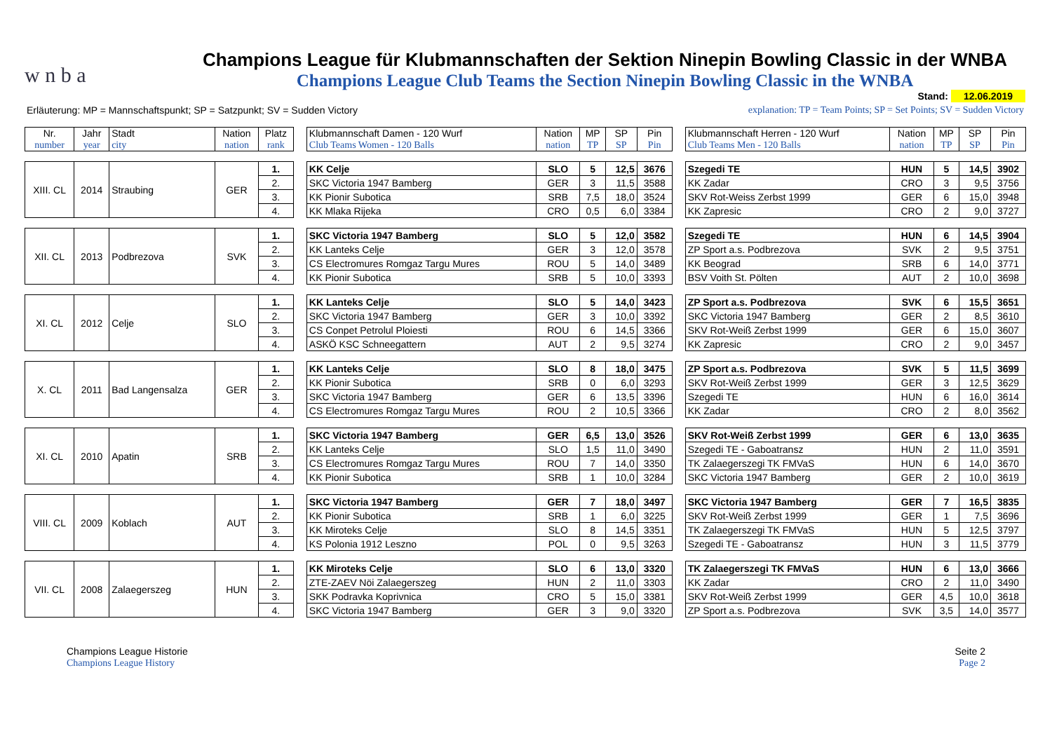w n b a
Champions League für Klubmannschaften der Sektion Ninepin Bowling Classic in der WNBA
Champions League Club Teams the Section Ninepin Bowling Classic in the WNBA
Stand: 12.06.2019
Erläuterung: MP = Mannschaftspunkt; SP = Satzpunkt; SV = Sudden Victory
explanation: TP = Team Points; SP = Set Points; SV = Sudden Victory
| Nr. number | Jahr year | Stadt city | Nation nation | Platz rank | | Klubmannschaft Damen - 120 Wurf Club Teams Women - 120 Balls | Nation nation | MP TP | SP SP | Pin Pin | | Klubmannschaft Herren - 120 Wurf Club Teams Men - 120 Balls | Nation nation | MP TP | SP SP | Pin Pin |
| XIII. CL | 2014 | Straubing | GER | 1. | | KK Celje | SLO | 5 | 12,5 | 3676 | | Szegedi TE | HUN | 5 | 14,5 | 3902 |
| | | | | 2. | | SKC Victoria 1947 Bamberg | GER | 3 | 11,5 | 3588 | | KK Zadar | CRO | 3 | 9,5 | 3756 |
| | | | | 3. | | KK Pionir Subotica | SRB | 7,5 | 18,0 | 3524 | | SKV Rot-Weiss Zerbst 1999 | GER | 6 | 15,0 | 3948 |
| | | | | 4. | | KK Mlaka Rijeka | CRO | 0,5 | 6,0 | 3384 | | KK Zapresic | CRO | 2 | 9,0 | 3727 |
| XII. CL | 2013 | Podbrezova | SVK | 1. | | SKC Victoria 1947 Bamberg | SLO | 5 | 12,0 | 3582 | | Szegedi TE | HUN | 6 | 14,5 | 3904 |
| | | | | 2. | | KK Lanteks Celje | GER | 3 | 12,0 | 3578 | | ZP Sport a.s. Podbrezova | SVK | 2 | 9,5 | 3751 |
| | | | | 3. | | CS Electromures Romgaz Targu Mures | ROU | 5 | 14,0 | 3489 | | KK Beograd | SRB | 6 | 14,0 | 3771 |
| | | | | 4. | | KK Pionir Subotica | SRB | 5 | 10,0 | 3393 | | BSV Voith St. Pölten | AUT | 2 | 10,0 | 3698 |
| XI. CL | 2012 | Celje | SLO | 1. | | KK Lanteks Celje | SLO | 5 | 14,0 | 3423 | | ZP Sport a.s. Podbrezova | SVK | 6 | 15,5 | 3651 |
| | | | | 2. | | SKC Victoria 1947 Bamberg | GER | 3 | 10,0 | 3392 | | SKC Victoria 1947 Bamberg | GER | 2 | 8,5 | 3610 |
| | | | | 3. | | CS Conpet Petrolul Ploiesti | ROU | 6 | 14,5 | 3366 | | SKV Rot-Weiß Zerbst 1999 | GER | 6 | 15,0 | 3607 |
| | | | | 4. | | ASKÖ KSC Schneegattern | AUT | 2 | 9,5 | 3274 | | KK Zapresic | CRO | 2 | 9,0 | 3457 |
| X. CL | 2011 | Bad Langensalza | GER | 1. | | KK Lanteks Celje | SLO | 8 | 18,0 | 3475 | | ZP Sport a.s. Podbrezova | SVK | 5 | 11,5 | 3699 |
| | | | | 2. | | KK Pionir Subotica | SRB | 0 | 6,0 | 3293 | | SKV Rot-Weiß Zerbst 1999 | GER | 3 | 12,5 | 3629 |
| | | | | 3. | | SKC Victoria 1947 Bamberg | GER | 6 | 13,5 | 3396 | | Szegedi TE | HUN | 6 | 16,0 | 3614 |
| | | | | 4. | | CS Electromures Romgaz Targu Mures | ROU | 2 | 10,5 | 3366 | | KK Zadar | CRO | 2 | 8,0 | 3562 |
| XI. CL | 2010 | Apatin | SRB | 1. | | SKC Victoria 1947 Bamberg | GER | 6,5 | 13,0 | 3526 | | SKV Rot-Weiß Zerbst 1999 | GER | 6 | 13,0 | 3635 |
| | | | | 2. | | KK Lanteks Celje | SLO | 1,5 | 11,0 | 3490 | | Szegedi TE - Gaboatransz | HUN | 2 | 11,0 | 3591 |
| | | | | 3. | | CS Electromures Romgaz Targu Mures | ROU | 7 | 14,0 | 3350 | | TK Zalaegerszegi TK FMVaS | HUN | 6 | 14,0 | 3670 |
| | | | | 4. | | KK Pionir Subotica | SRB | 1 | 10,0 | 3284 | | SKC Victoria 1947 Bamberg | GER | 2 | 10,0 | 3619 |
| VIII. CL | 2009 | Koblach | AUT | 1. | | SKC Victoria 1947 Bamberg | GER | 7 | 18,0 | 3497 | | SKC Victoria 1947 Bamberg | GER | 7 | 16,5 | 3835 |
| | | | | 2. | | KK Pionir Subotica | SRB | 1 | 6,0 | 3225 | | SKV Rot-Weiß Zerbst 1999 | GER | 1 | 7,5 | 3696 |
| | | | | 3. | | KK Miroteks Celje | SLO | 8 | 14,5 | 3351 | | TK Zalaegerszegi TK FMVaS | HUN | 5 | 12,5 | 3797 |
| | | | | 4. | | KS Polonia 1912 Leszno | POL | 0 | 9,5 | 3263 | | Szegedi TE - Gaboatransz | HUN | 3 | 11,5 | 3779 |
| VII. CL | 2008 | Zalaegerszeg | HUN | 1. | | KK Miroteks Celje | SLO | 6 | 13,0 | 3320 | | TK Zalaegerszegi TK FMVaS | HUN | 6 | 13,0 | 3666 |
| | | | | 2. | | ZTE-ZAEV Nöi Zalaegerszeg | HUN | 2 | 11,0 | 3303 | | KK Zadar | CRO | 2 | 11,0 | 3490 |
| | | | | 3. | | SKK Podravka Koprivnica | CRO | 5 | 15,0 | 3381 | | SKV Rot-Weiß Zerbst 1999 | GER | 4,5 | 10,0 | 3618 |
| | | | | 4. | | SKC Victoria 1947 Bamberg | GER | 3 | 9,0 | 3320 | | ZP Sport a.s. Podbrezova | SVK | 3,5 | 14,0 | 3577 |
Champions League Historie
Champions League History
Seite 2
Page 2